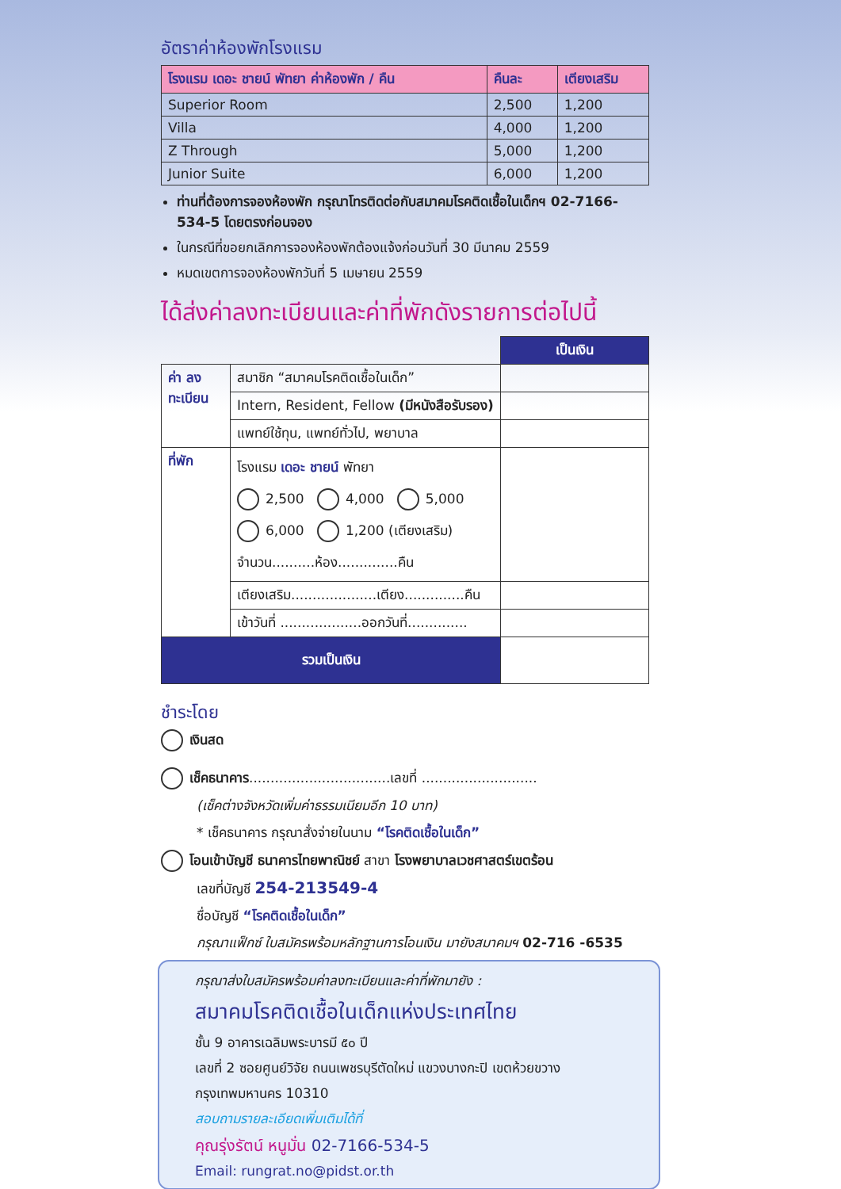อัตราค่าห้องพักโรงแรม
| โรงแรม เดอะ ชายน์ พัทยา ค่าห้องพัก / คืน | คืนละ | เตียงเสริม |
| --- | --- | --- |
| Superior Room | 2,500 | 1,200 |
| Villa | 4,000 | 1,200 |
| Z Through | 5,000 | 1,200 |
| Junior Suite | 6,000 | 1,200 |
ท่านที่ต้องการจองห้องพัก กรุณาโทรติดต่อกับสมาคมโรคติดเชื้อในเด็กฯ 02-7166-534-5 โดยตรงก่อนจอง
ในกรณีที่ขอยกเลิกการจองห้องพักต้องแจ้งก่อนวันที่ 30 มีนาคม 2559
หมดเขตการจองห้องพักวันที่ 5 เมษายน 2559
ได้ส่งค่าลงทะเบียนและค่าที่พักดังรายการต่อไปนี้
| | | เป็นเงิน |
| ค่า ลงทะเบียน | สมาชิก “สมาคมโรคติดเชื้อในเด็ก” | |
| | Intern, Resident, Fellow (มีหนังสือรับรอง) | |
| | แพทย์ใช้ทุน, แพทย์ทั่วไป, พยาบาล | |
| ที่พัก | โรงแรม เดอะ ชายน์ พัทยา 2,500 4,000 5,000 6,000 1,200 (เตียงเสริม) จำนวน..........ห้อง..............คืน | |
| | เตียงเสริม....................เตียง..............คืน | |
| | เข้าวันที่ ...................ออกวันที่.............. | |
| รวมเป็นเงิน | | |
ชำระโดย
เงินสด
เช็คธนาคาร.................................เลขที่ ...........................
(เช็คต่างจังหวัดเพิ่มค่าธรรมเนียมอีก 10 บาท)
* เช็คธนาคาร กรุณาสั่งจ่ายในนาม “โรคติดเชื้อในเด็ก”
โอนเข้าบัญชี ธนาคารไทยพาณิชย์ สาขา โรงพยาบาลเวชศาสตร์เขตร้อน
เลขที่บัญชี 254-213549-4
ชื่อบัญชี “โรคติดเชื้อในเด็ก”
กรุณาแฟ็กซ์ ใบสมัครพร้อมหลักฐานการโอนเงิน มายังสมาคมฯ 02-716 -6535
กรุณาส่งใบสมัครพร้อมค่าลงทะเบียนและค่าที่พักมายัง :
สมาคมโรคติดเชื้อในเด็กแห่งประเทศไทย
ชั้น 9 อาคารเฉลิมพระบารมี ๕๐ ปี
เลขที่ 2 ซอยศูนย์วิจัย ถนนเพชรบุรีตัดใหม่ แขวงบางกะปิ เขตห้วยขวาง
กรุงเทพมหานคร 10310
สอบถามรายละเอียดเพิ่มเติมได้ที่
คุณรุ่งรัตน์ หนูมั่น 02-7166-534-5
Email: rungrat.no@pidst.or.th